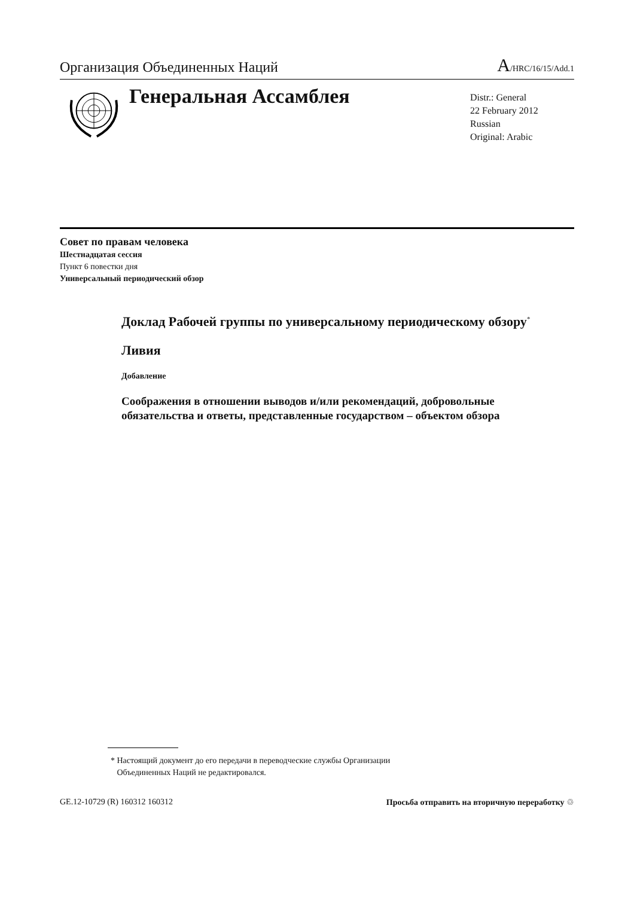Организация Объединенных Наций
A/HRC/16/15/Add.1
Генеральная Ассамблея
Distr.: General
22 February 2012
Russian
Original: Arabic
Совет по правам человека
Шестнадцатая сессия
Пункт 6 повестки дня
Универсальный периодический обзор
Доклад Рабочей группы по универсальному периодическому обзору<sup>*</sup>
Ливия
Добавление
Соображения в отношении выводов и/или рекомендаций, добровольные обязательства и ответы, представленные государством – объектом обзора
* Настоящий документ до его передачи в переводческие службы Организации
Объединенных Наций не редактировался.
GE.12-10729 (R) 160312 160312 Просьба отправить на вторичную переработку ♲